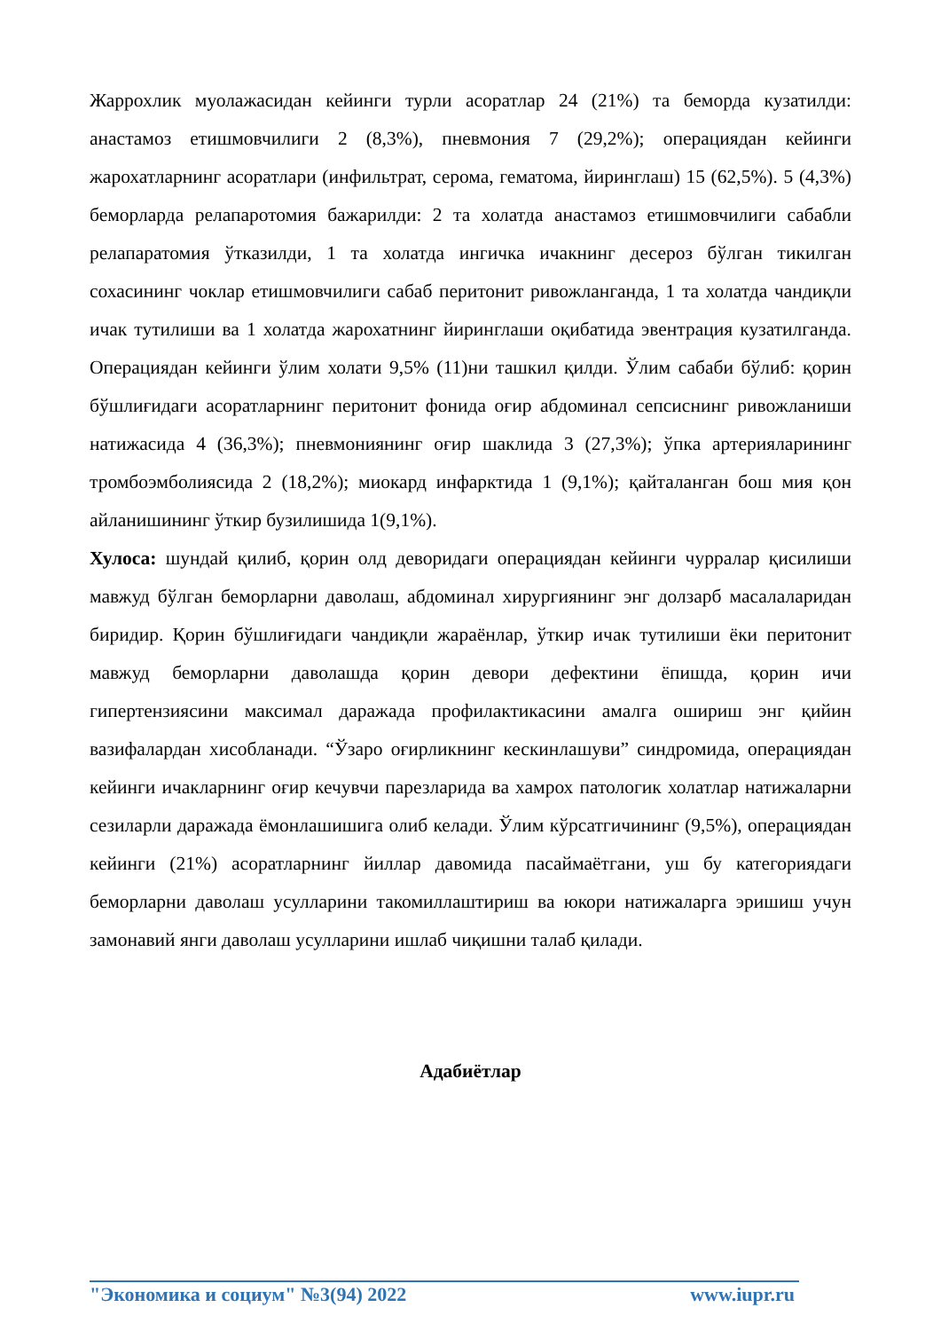Жаррохлик муолажасидан кейинги турли асоратлар 24 (21%) та беморда кузатилди: анастамоз етишмовчилиги 2 (8,3%), пневмония 7 (29,2%); операциядан кейинги жарохатларнинг асоратлари (инфильтрат, серома, гематома, йиринглаш) 15 (62,5%). 5 (4,3%) беморларда релапаротомия бажарилди: 2 та холатда анастамоз етишмовчилиги сабабли релапаратомия ўтказилди, 1 та холатда ингичка ичакнинг десероз бўлган тикилган сохасининг чоклар етишмовчилиги сабаб перитонит ривожланганда, 1 та холатда чандиқли ичак тутилиши ва 1 холатда жарохатнинг йиринглаши оқибатида эвентрация кузатилганда. Операциядан кейинги ўлим холати 9,5% (11)ни ташкил қилди. Ўлим сабаби бўлиб: қорин бўшлиғидаги асоратларнинг перитонит фонида оғир абдоминал сепсиснинг ривожланиши натижасида 4 (36,3%); пневмониянинг оғир шаклида 3 (27,3%); ўпка артерияларининг тромбоэмболиясида 2 (18,2%); миокард инфарктида 1 (9,1%); қайталанган бош мия қон айланишининг ўткир бузилишида 1(9,1%).
Хулоса: шундай қилиб, қорин олд деворидаги операциядан кейинги чурралар қисилиши мавжуд бўлган беморларни даволаш, абдоминал хирургиянинг энг долзарб масалаларидан биридир. Қорин бўшлиғидаги чандиқли жараёнлар, ўткир ичак тутилиши ёки перитонит мавжуд беморларни даволашда қорин девори дефектини ёпишда, қорин ичи гипертензиясини максимал даражада профилактикасини амалга ошириш энг қийин вазифалардан хисобланади. “Ўзаро оғирликнинг кескинлашуви” синдромида, операциядан кейинги ичакларнинг оғир кечувчи парезларида ва хамрох патологик холатлар натижаларни сезиларли даражада ёмонлашишига олиб келади. Ўлим кўрсатгичининг (9,5%), операциядан кейинги (21%) асоратларнинг йиллар давомида пасаймаётгани, уш бу категориядаги беморларни даволаш усулларини такомиллаштириш ва юкори натижаларга эришиш учун замонавий янги даволаш усулларини ишлаб чиқишни талаб қилади.
Адабиётлар
"Экономика и социум" №3(94) 2022 www.iupr.ru